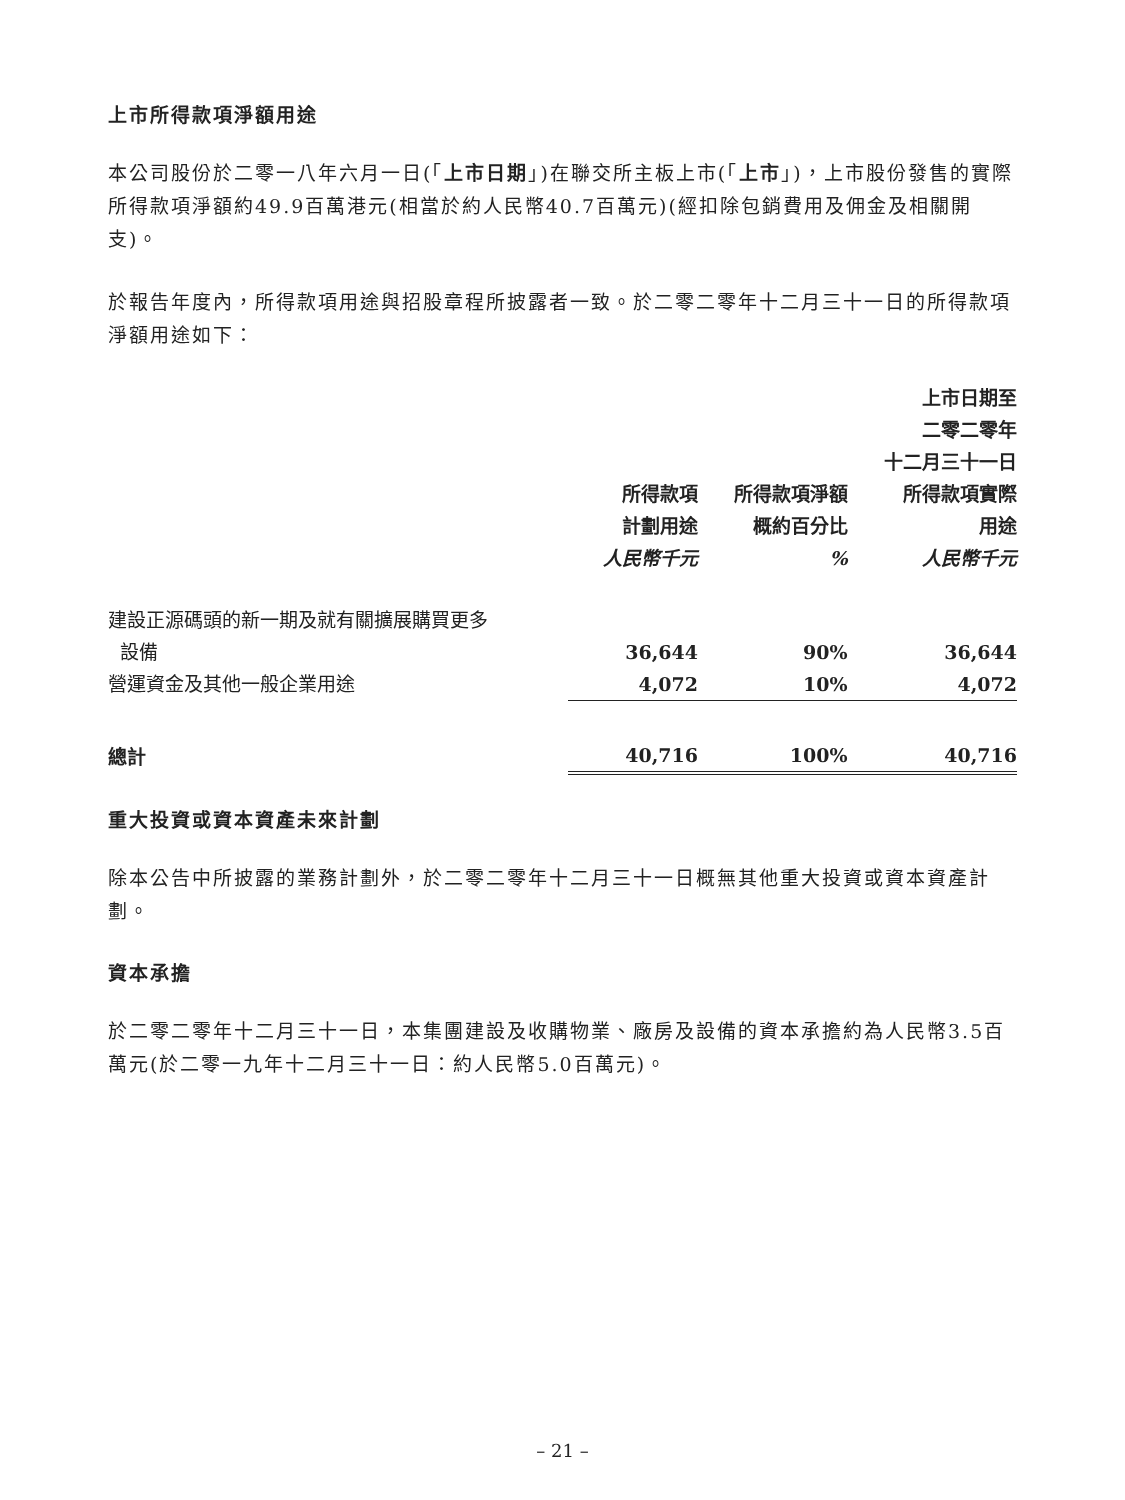上市所得款項淨額用途
本公司股份於二零一八年六月一日(「上市日期」)在聯交所主板上市(「上市」)，上市股份發售的實際所得款項淨額約49.9百萬港元(相當於約人民幣40.7百萬元)(經扣除包銷費用及佣金及相關開支)。
於報告年度內，所得款項用途與招股章程所披露者一致。於二零二零年十二月三十一日的所得款項淨額用途如下：
| | 所得款項 計劃用途 人民幣千元 | 所得款項淨額 概約百分比 % | 上市日期至 二零二零年 十二月三十一日 所得款項實際 用途 人民幣千元 |
| --- | --- | --- | --- |
| 建設正源碼頭的新一期及就有關擴展購買更多 設備 | 36,644 | 90% | 36,644 |
| 營運資金及其他一般企業用途 | 4,072 | 10% | 4,072 |
| 總計 | 40,716 | 100% | 40,716 |
重大投資或資本資產未來計劃
除本公告中所披露的業務計劃外，於二零二零年十二月三十一日概無其他重大投資或資本資產計劃。
資本承擔
於二零二零年十二月三十一日，本集團建設及收購物業、廠房及設備的資本承擔約為人民幣3.5百萬元(於二零一九年十二月三十一日：約人民幣5.0百萬元)。
– 21 –